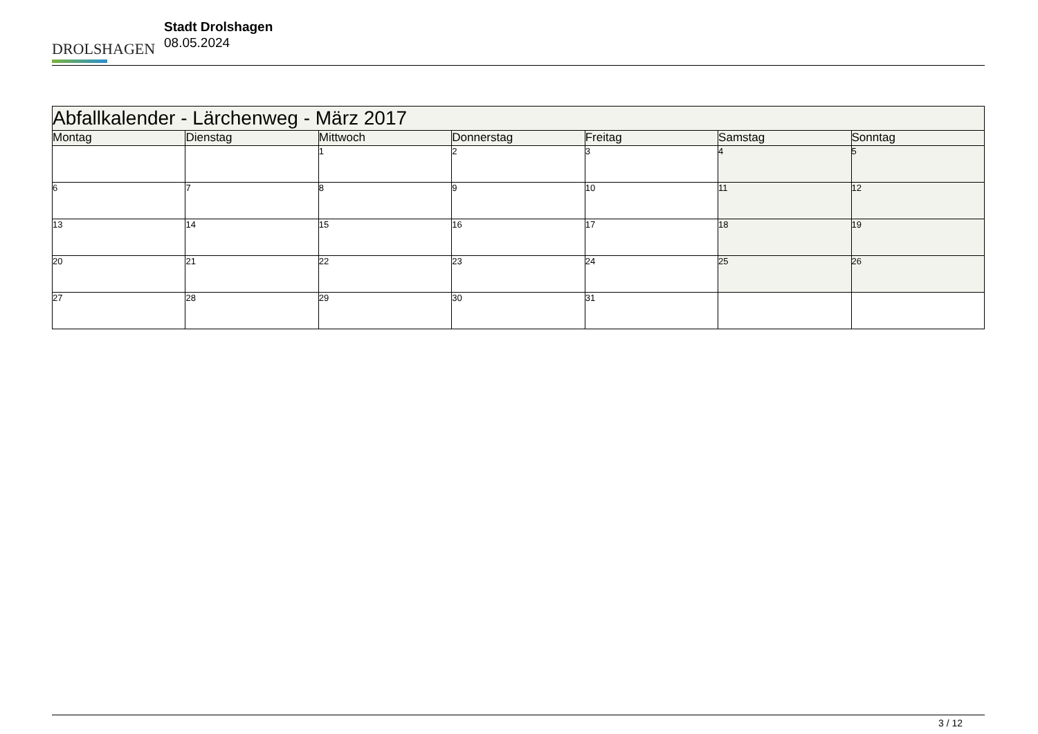DROLSHAGEN
Stadt Drolshagen
08.05.2024
| Abfallkalender - Lärchenweg - März 2017 | | | | | | |
| Montag | Dienstag | Mittwoch | Donnerstag | Freitag | Samstag | Sonntag |
| | | 1 | 2 | 3 | 4 | 5 |
| 6 | 7 | 8 | 9 | 10 | 11 | 12 |
| 13 | 14 | 15 | 16 | 17 | 18 | 19 |
| 20 | 21 | 22 | 23 | 24 | 25 | 26 |
| 27 | 28 | 29 | 30 | 31 | | |
3 / 12